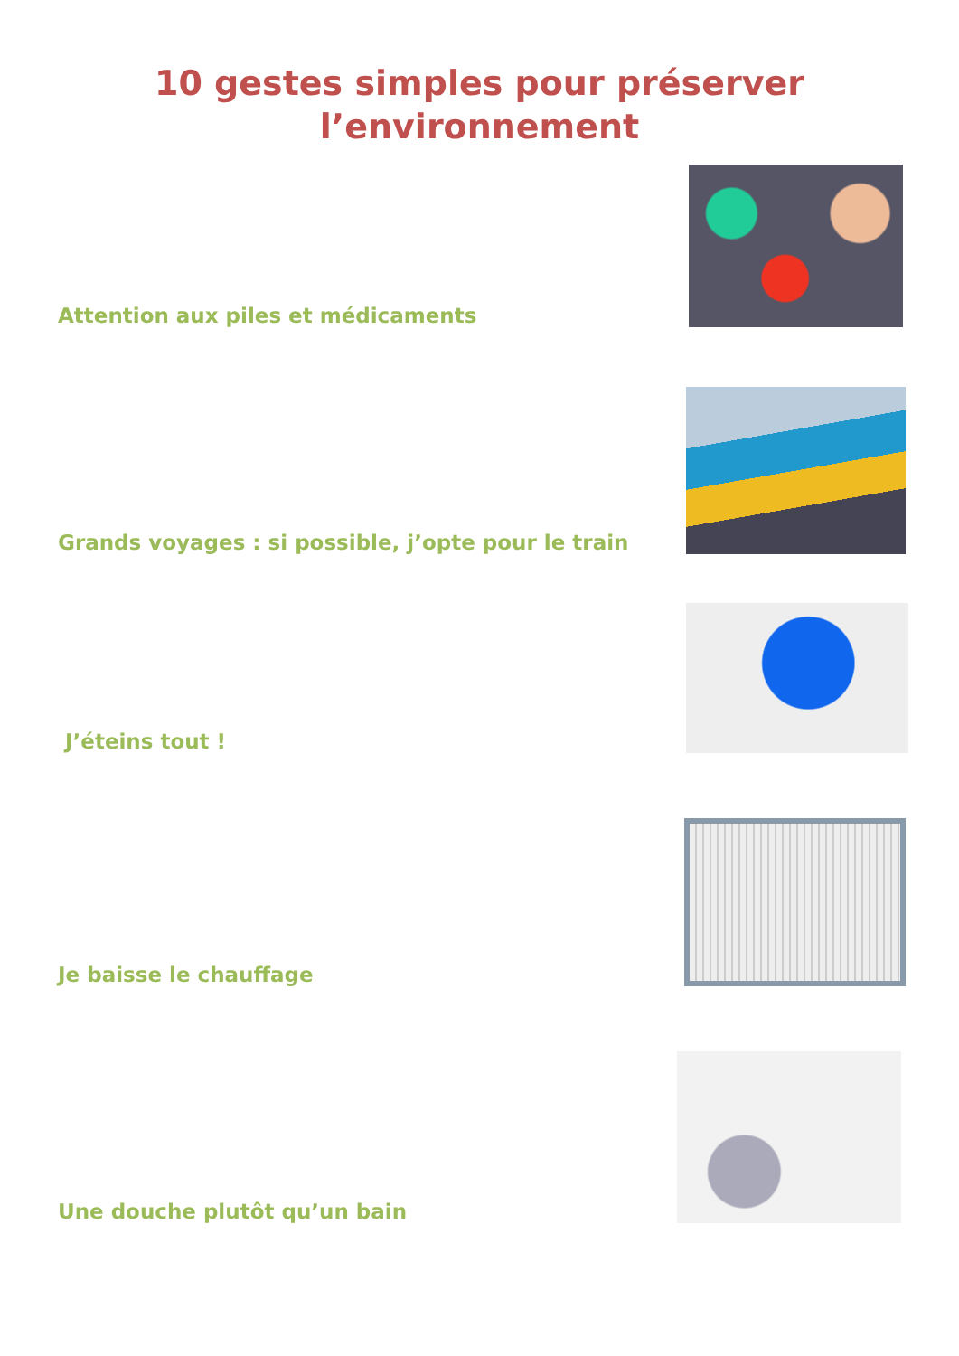10 gestes simples pour préserver
l’environnement
Attention aux piles et médicaments
Grands voyages : si possible, j’opte pour le train
J’éteins tout !
Je baisse le chauffage
Une douche plutôt qu’un bain